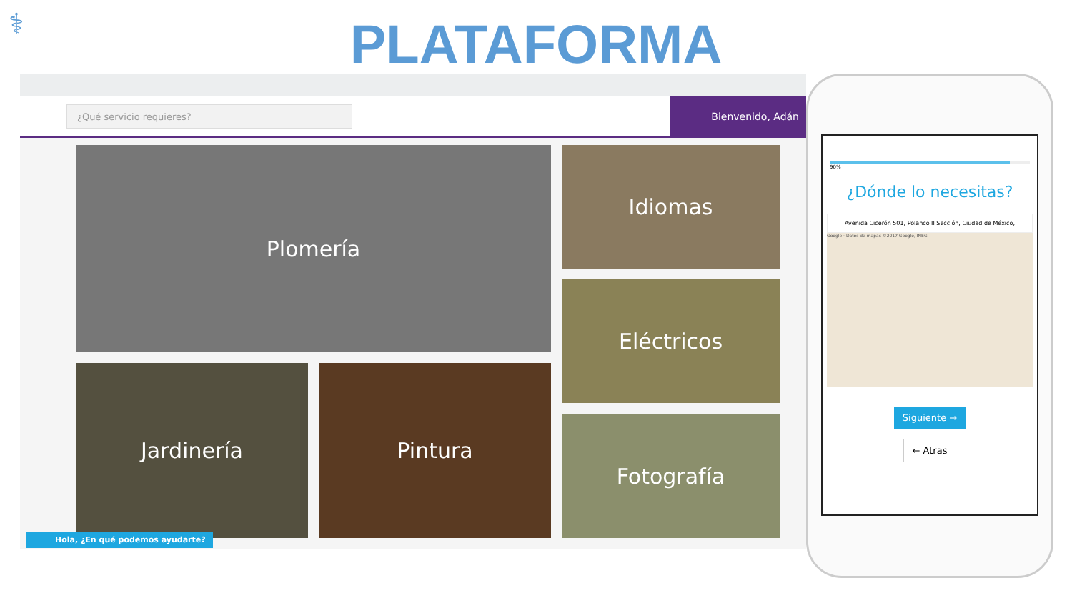⚕
PLATAFORMA
¿Qué servicio requieres?
Bienvenido, Adán
Plomería Idiomas
Eléctricos
Jardinería Pintura
Fotografía
Hola, ¿En qué podemos ayudarte?
90%
¿Dónde lo necesitas?
Avenida Cicerón 501, Polanco II Sección, Ciudad de México,
Google · Datos de mapas ©2017 Google, INEGI
Siguiente →
← Atras